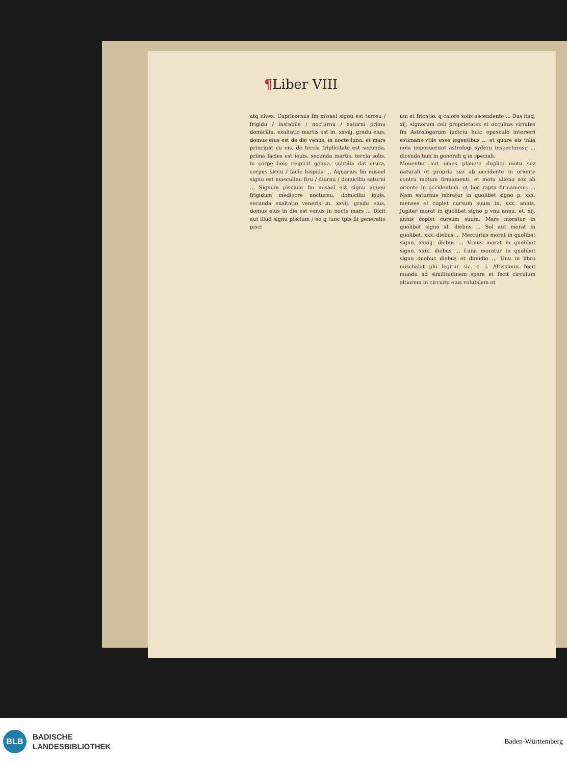¶Liber VIII
atq nives. Capricornus fm misael signu est terreu / frigidu / instabile / nocturnu / saturni primu domiciliu. exaltatio martis est in. xxviij. gradu eius. domus eius est de die venus. in nocte luna. et mars principat cu eis. de tercia triplicitate est secunda. prima facies est iouis. secunda martis. tercia solis. in corpe hois respicit genua. subtilia dat crura. corpus siccu / facie hispida ... Aquarius fm misael signu est masculinu firu / diurnu / domiciliu saturni ... Signum piscium fm misael est signu aqueu frigidum mediocre nocturnu. domiciliu iouis. secunda exaltatio veneris in. xxvij. gradu eius. domus eius in die est venus in nocte mars ... Dicit aut illud signu piscium / eo q tunc tpis fit generatio pisci
um et fricatio. q calore solis ascendente ... Das itaq. xij. signorum celi proprietates et occultas virtutes fm Astrologorum iudiciu huic opusculo interseri estimans vtile esse legentibus ... et quare eis talia noia imposuerunt astrologi syderu inspectoresq ... dicenda tam in generali q in speciali.
Mouentur aut omes planete duplici motu sez naturali et proprio sez ab occidente in oriente contra motum firmamenti. et motu alieno sez ab oriente in occidentem. et hoc raptu firmamenti ... Nam saturnus moratur in quolibet signo p. xxx. menses et coplet cursum suum in. xxx. annis. Jupiter morat in quolibet signo p vnu annu. et. xij. annis coplet cursum suum. Mars moratur in quolibet signo xl. diebus ... Sol aut morat in quolibet. xxx. diebus ... Mercurius morat in quolibet signo. xxviij. diebus ... Venus morat in quolibet signo. xxix. diebus ... Luna moratur in quolibet signo duobus diebus et dimidio ... Unu in libro mischalat phi legitur sic. c. i. Altissimus fecit mundu ad similitudinem spere et fecit circulum altiorem in circuitu eius volubilem et
BLB
BADISCHE
LANDESBIBLIOTHEK
Baden-Württemberg